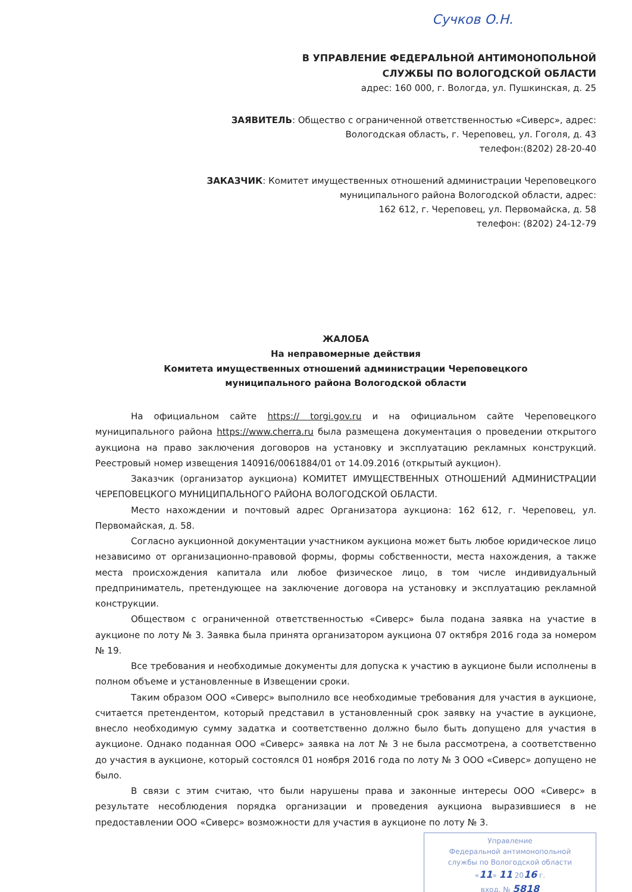Сучков О.Н.
В УПРАВЛЕНИЕ ФЕДЕРАЛЬНОЙ АНТИМОНОПОЛЬНОЙ
СЛУЖБЫ ПО ВОЛОГОДСКОЙ ОБЛАСТИ
адрес: 160 000, г. Вологда, ул. Пушкинская, д. 25
ЗАЯВИТЕЛЬ: Общество с ограниченной ответственностью «Сиверс», адрес:
Вологодская область, г. Череповец, ул. Гоголя, д. 43
телефон:(8202) 28-20-40
ЗАКАЗЧИК: Комитет имущественных отношений администрации Череповецкого
муниципального района Вологодской области, адрес:
162 612, г. Череповец, ул. Первомайска, д. 58
телефон: (8202) 24-12-79
ЖАЛОБА
На неправомерные действия
Комитета имущественных отношений администрации Череповецкого
муниципального района Вологодской области
На официальном сайте https:// torgi.gov.ru и на официальном сайте Череповецкого муниципального района https://www.cherra.ru была размещена документация о проведении открытого аукциона на право заключения договоров на установку и эксплуатацию рекламных конструкций. Реестровый номер извещения 140916/0061884/01 от 14.09.2016 (открытый аукцион).
Заказчик (организатор аукциона) КОМИТЕТ ИМУЩЕСТВЕННЫХ ОТНОШЕНИЙ АДМИНИСТРАЦИИ ЧЕРЕПОВЕЦКОГО МУНИЦИПАЛЬНОГО РАЙОНА ВОЛОГОДСКОЙ ОБЛАСТИ.
Место нахождении и почтовый адрес Организатора аукциона: 162 612, г. Череповец, ул. Первомайская, д. 58.
Согласно аукционной документации участником аукциона может быть любое юридическое лицо независимо от организационно-правовой формы, формы собственности, места нахождения, а также места происхождения капитала или любое физическое лицо, в том числе индивидуальный предприниматель, претендующее на заключение договора на установку и эксплуатацию рекламной конструкции.
Обществом с ограниченной ответственностью «Сиверс» была подана заявка на участие в аукционе по лоту № 3. Заявка была принята организатором аукциона 07 октября 2016 года за номером № 19.
Все требования и необходимые документы для допуска к участию в аукционе были исполнены в полном объеме и установленные в Извещении сроки.
Таким образом ООО «Сиверс» выполнило все необходимые требования для участия в аукционе, считается претендентом, который представил в установленный срок заявку на участие в аукционе, внесло необходимую сумму задатка и соответственно должно было быть допущено для участия в аукционе. Однако поданная ООО «Сиверс» заявка на лот № 3 не была рассмотрена, а соответственно до участия в аукционе, который состоялся 01 ноября 2016 года по лоту № 3 ООО «Сиверс» допущено не было.
В связи с этим считаю, что были нарушены права и законные интересы ООО «Сиверс» в результате несоблюдения порядка организации и проведения аукциона выразившиеся в не предоставлении ООО «Сиверс» возможности для участия в аукционе по лоту № 3.
Управление
Федеральной антимонопольной
службы по Вологодской области
«11» 11 2016 г.
вход. № 5818